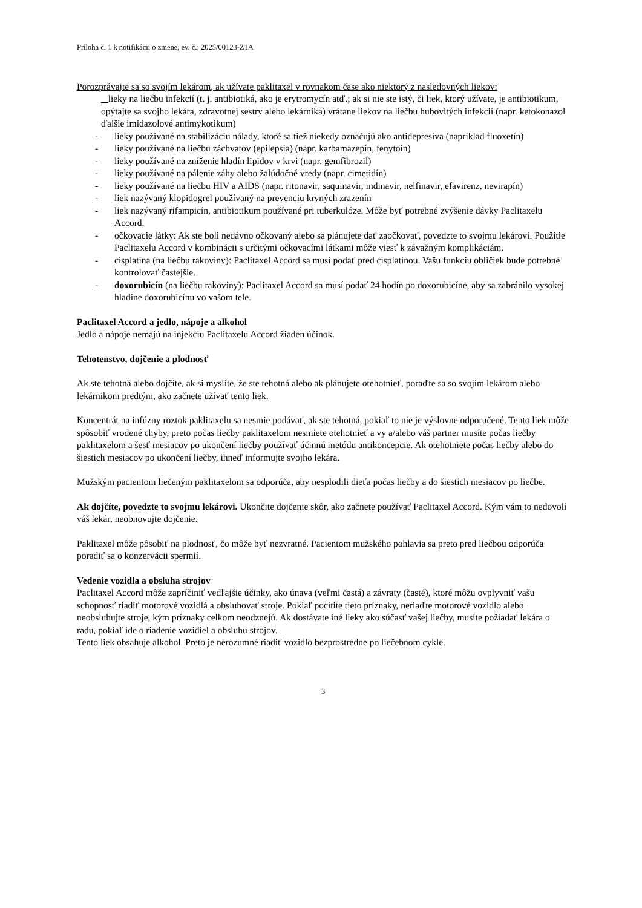Príloha č. 1 k notifikácii o zmene, ev. č.: 2025/00123-Z1A
Porozprávajte sa so svojím lekárom, ak užívate paklitaxel v rovnakom čase ako niektorý z nasledovných liekov:
lieky na liečbu infekcií (t. j. antibiotiká, ako je erytromycín atď.; ak si nie ste istý, či liek, ktorý užívate, je antibiotikum, opýtajte sa svojho lekára, zdravotnej sestry alebo lekárnika) vrátane liekov na liečbu hubovitých infekcií (napr. ketokonazol ďalšie imidazolové antimykotikum)
- lieky používané na stabilizáciu nálady, ktoré sa tiež niekedy označujú ako antidepresíva (napríklad fluoxetín)
- lieky používané na liečbu záchvatov (epilepsia) (napr. karbamazepín, fenytoín)
- lieky používané na zníženie hladín lipidov v krvi (napr. gemfibrozil)
- lieky používané na pálenie záhy alebo žalúdočné vredy (napr. cimetidín)
- lieky používané na liečbu HIV a AIDS (napr. ritonavir, saquinavir, indinavir, nelfinavir, efavirenz, nevirapín)
- liek nazývaný klopidogrel používaný na prevenciu krvných zrazenín
- liek nazývaný rifampicín, antibiotikum používané pri tuberkulóze. Môže byť potrebné zvýšenie dávky Paclitaxelu Accord.
- očkovacie látky: Ak ste boli nedávno očkovaný alebo sa plánujete dať zaočkovať, povedzte to svojmu lekárovi. Použitie Paclitaxelu Accord v kombinácii s určitými očkovacími látkami môže viesť k závažným komplikáciám.
- cisplatina (na liečbu rakoviny): Paclitaxel Accord sa musí podať pred cisplatinou. Vašu funkciu obličiek bude potrebné kontrolovať častejšie.
- doxorubicín (na liečbu rakoviny): Paclitaxel Accord sa musí podať 24 hodín po doxorubicíne, aby sa zabránilo vysokej hladine doxorubicínu vo vašom tele.
Paclitaxel Accord a jedlo, nápoje a alkohol
Jedlo a nápoje nemajú na injekciu Paclitaxelu Accord žiaden účinok.
Tehotenstvo, dojčenie a plodnosť
Ak ste tehotná alebo dojčíte, ak si myslíte, že ste tehotná alebo ak plánujete otehotnieť, poraďte sa so svojím lekárom alebo lekárnikom predtým, ako začnete užívať tento liek.
Koncentrát na infúzny roztok paklitaxelu sa nesmie podávať, ak ste tehotná, pokiaľ to nie je výslovne odporučené. Tento liek môže spôsobiť vrodené chyby, preto počas liečby paklitaxelom nesmiete otehotnieť a vy a/alebo váš partner musíte počas liečby paklitaxelom a šesť mesiacov po ukončení liečby používať účinnú metódu antikoncepcie. Ak otehotniete počas liečby alebo do šiestich mesiacov po ukončení liečby, ihneď informujte svojho lekára.
Mužským pacientom liečeným paklitaxelom sa odporúča, aby nesplodili dieťa počas liečby a do šiestich mesiacov po liečbe.
Ak dojčíte, povedzte to svojmu lekárovi. Ukončite dojčenie skôr, ako začnete používať Paclitaxel Accord. Kým vám to nedovolí váš lekár, neobnovujte dojčenie.
Paklitaxel môže pôsobiť na plodnosť, čo môže byť nezvratné. Pacientom mužského pohlavia sa preto pred liečbou odporúča poradiť sa o konzervácii spermií.
Vedenie vozidla a obsluha strojov
Paclitaxel Accord môže zapríčiniť vedľajšie účinky, ako únava (veľmi častá) a závraty (časté), ktoré môžu ovplyvniť vašu schopnosť riadiť motorové vozidlá a obsluhovať stroje. Pokiaľ pocítite tieto príznaky, neriaďte motorové vozidlo alebo neobsluhujte stroje, kým príznaky celkom neodznejú. Ak dostávate iné lieky ako súčasť vašej liečby, musíte požiadať lekára o radu, pokiaľ ide o riadenie vozidiel a obsluhu strojov.
Tento liek obsahuje alkohol. Preto je nerozumné riadiť vozidlo bezprostredne po liečebnom cykle.
3